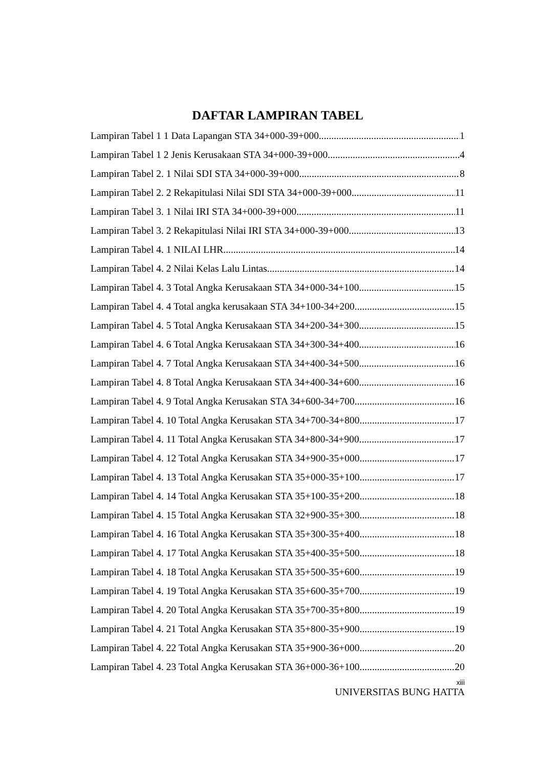DAFTAR LAMPIRAN TABEL
Lampiran Tabel 1 1 Data Lapangan STA 34+000-39+000 1
Lampiran Tabel 1 2 Jenis Kerusakaan STA 34+000-39+000 4
Lampiran Tabel 2. 1 Nilai SDI STA 34+000-39+000 8
Lampiran Tabel 2. 2 Rekapitulasi Nilai SDI STA 34+000-39+000 11
Lampiran Tabel 3. 1 Nilai IRI STA 34+000-39+000 11
Lampiran Tabel 3. 2 Rekapitulasi Nilai IRI STA 34+000-39+000 13
Lampiran Tabel 4. 1 NILAI LHR 14
Lampiran Tabel 4. 2 Nilai Kelas Lalu Lintas 14
Lampiran Tabel 4. 3 Total Angka Kerusakaan STA 34+000-34+100 15
Lampiran Tabel 4. 4 Total angka kerusakaan STA 34+100-34+200 15
Lampiran Tabel 4. 5 Total Angka Kerusakaan STA 34+200-34+300 15
Lampiran Tabel 4. 6 Total Angka Kerusakaan STA 34+300-34+400 16
Lampiran Tabel 4. 7 Total Angka Kerusakaan STA 34+400-34+500 16
Lampiran Tabel 4. 8 Total Angka Kerusakaan STA 34+400-34+600 16
Lampiran Tabel 4. 9 Total Angka Kerusakan STA 34+600-34+700 16
Lampiran Tabel 4. 10 Total Angka Kerusakan STA 34+700-34+800 17
Lampiran Tabel 4. 11 Total Angka Kerusakan STA 34+800-34+900 17
Lampiran Tabel 4. 12 Total Angka Kerusakan STA 34+900-35+000 17
Lampiran Tabel 4. 13 Total Angka Kerusakan STA 35+000-35+100 17
Lampiran Tabel 4. 14 Total Angka Kerusakan STA 35+100-35+200 18
Lampiran Tabel 4. 15 Total Angka Kerusakan STA 32+900-35+300 18
Lampiran Tabel 4. 16 Total Angka Kerusakan STA 35+300-35+400 18
Lampiran Tabel 4. 17 Total Angka Kerusakan STA 35+400-35+500 18
Lampiran Tabel 4. 18 Total Angka Kerusakan STA 35+500-35+600 19
Lampiran Tabel 4. 19 Total Angka Kerusakan STA 35+600-35+700 19
Lampiran Tabel 4. 20 Total Angka Kerusakan STA 35+700-35+800 19
Lampiran Tabel 4. 21 Total Angka Kerusakan STA 35+800-35+900 19
Lampiran Tabel 4. 22 Total Angka Kerusakan STA 35+900-36+000 20
Lampiran Tabel 4. 23 Total Angka Kerusakan STA 36+000-36+100 20
xiii
UNIVERSITAS BUNG HATTA